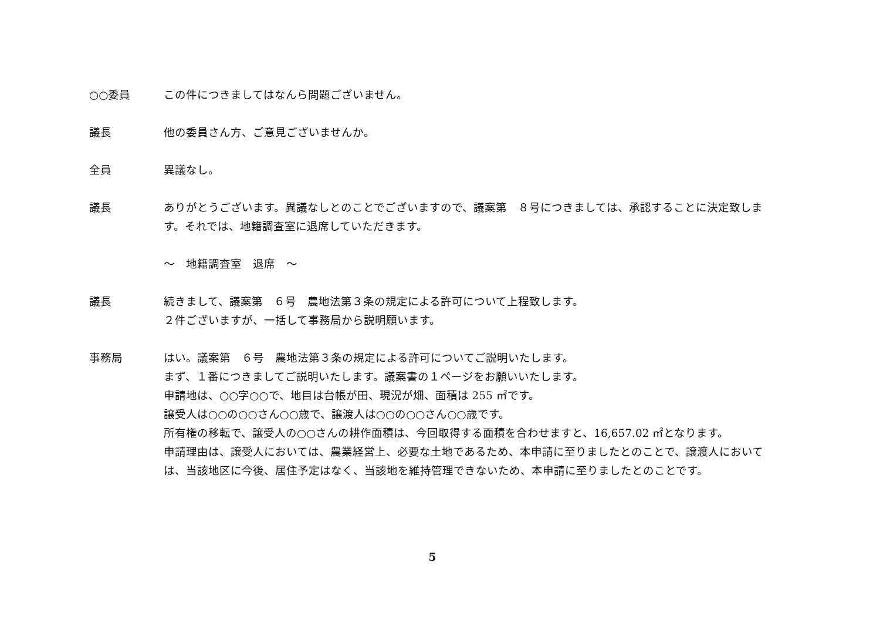○○委員 この件につきましてはなんら問題ございません。
議長 他の委員さん方、ご意見ございませんか。
全員 異議なし。
議長 ありがとうございます。異議なしとのことでございますので、議案第　８号につきましては、承認することに決定致します。それでは、地籍調査室に退席していただきます。
～　地籍調査室　退席　～
議長 続きまして、議案第　６号　農地法第３条の規定による許可について上程致します。
２件ございますが、一括して事務局から説明願います。
事務局 はい。議案第　６号　農地法第３条の規定による許可についてご説明いたします。
まず、１番につきましてご説明いたします。議案書の１ページをお願いいたします。
申請地は、○○字○○で、地目は台帳が田、現況が畑、面積は 255 ㎡です。
譲受人は○○の○○さん○○歳で、譲渡人は○○の○○さん○○歳です。
所有権の移転で、譲受人の○○さんの耕作面積は、今回取得する面積を合わせますと、16,657.02 ㎡となります。
申請理由は、譲受人においては、農業経営上、必要な土地であるため、本申請に至りましたとのことで、譲渡人においては、当該地区に今後、居住予定はなく、当該地を維持管理できないため、本申請に至りましたとのことです。
5